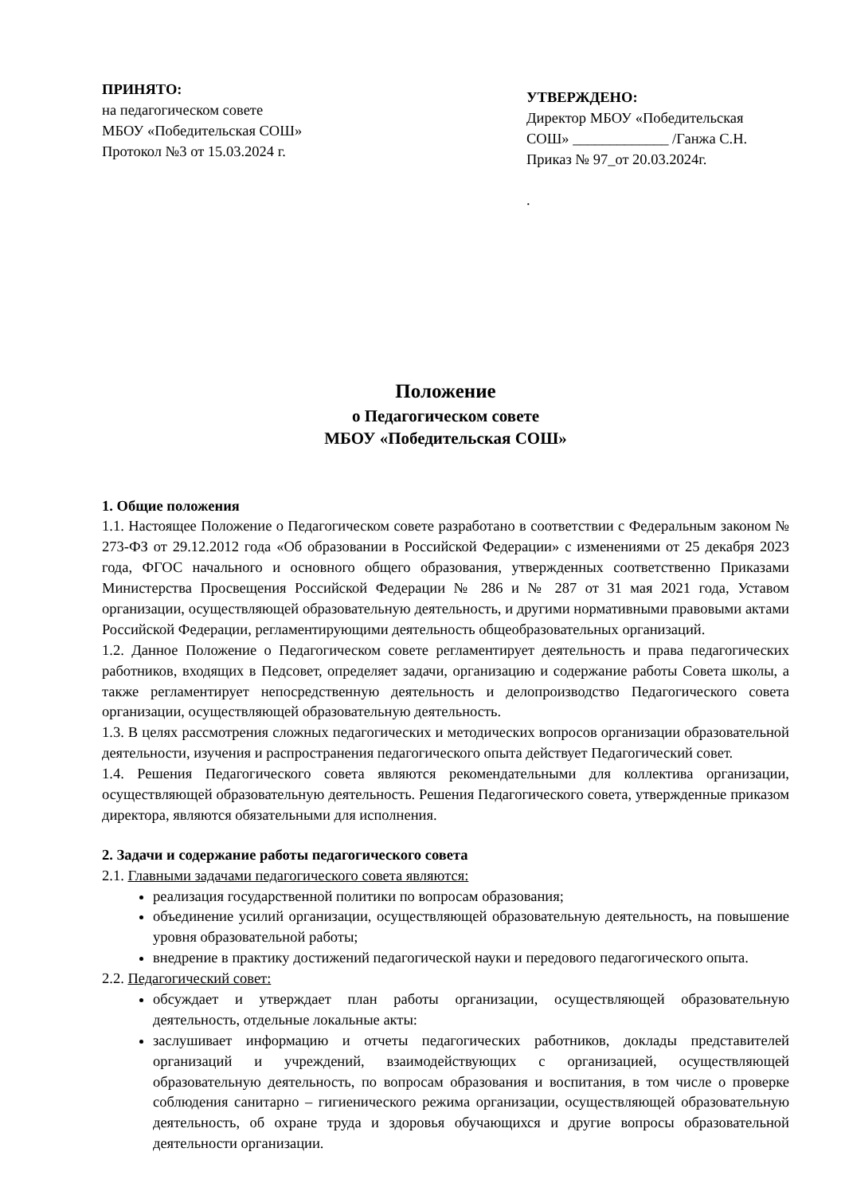ПРИНЯТО:
на педагогическом совете
МБОУ «Победительская СОШ»
Протокол №3 от 15.03.2024 г.
УТВЕРЖДЕНО:
Директор МБОУ «Победительская СОШ» _____________ /Ганжа С.Н.
Приказ № 97_от 20.03.2024г.
.
Положение
о Педагогическом совете
МБОУ «Победительская СОШ»
1. Общие положения
1.1. Настоящее Положение о Педагогическом совете разработано в соответствии с Федеральным законом № 273-ФЗ от 29.12.2012 года «Об образовании в Российской Федерации» с изменениями от 25 декабря 2023 года, ФГОС начального и основного общего образования, утвержденных соответственно Приказами Министерства Просвещения Российской Федерации № 286 и № 287 от 31 мая 2021 года, Уставом организации, осуществляющей образовательную деятельность, и другими нормативными правовыми актами Российской Федерации, регламентирующими деятельность общеобразовательных организаций.
1.2. Данное Положение о Педагогическом совете регламентирует деятельность и права педагогических работников, входящих в Педсовет, определяет задачи, организацию и содержание работы Совета школы, а также регламентирует непосредственную деятельность и делопроизводство Педагогического совета организации, осуществляющей образовательную деятельность.
1.3. В целях рассмотрения сложных педагогических и методических вопросов организации образовательной деятельности, изучения и распространения педагогического опыта действует Педагогический совет.
1.4. Решения Педагогического совета являются рекомендательными для коллектива организации, осуществляющей образовательную деятельность. Решения Педагогического совета, утвержденные приказом директора, являются обязательными для исполнения.
2. Задачи и содержание работы педагогического совета
2.1. Главными задачами педагогического совета являются:
реализация государственной политики по вопросам образования;
объединение усилий организации, осуществляющей образовательную деятельность, на повышение уровня образовательной работы;
внедрение в практику достижений педагогической науки и передового педагогического опыта.
2.2. Педагогический совет:
обсуждает и утверждает план работы организации, осуществляющей образовательную деятельность, отдельные локальные акты:
заслушивает информацию и отчеты педагогических работников, доклады представителей организаций и учреждений, взаимодействующих с организацией, осуществляющей образовательную деятельность, по вопросам образования и воспитания, в том числе о проверке соблюдения санитарно – гигиенического режима организации, осуществляющей образовательную деятельность, об охране труда и здоровья обучающихся и другие вопросы образовательной деятельности организации.